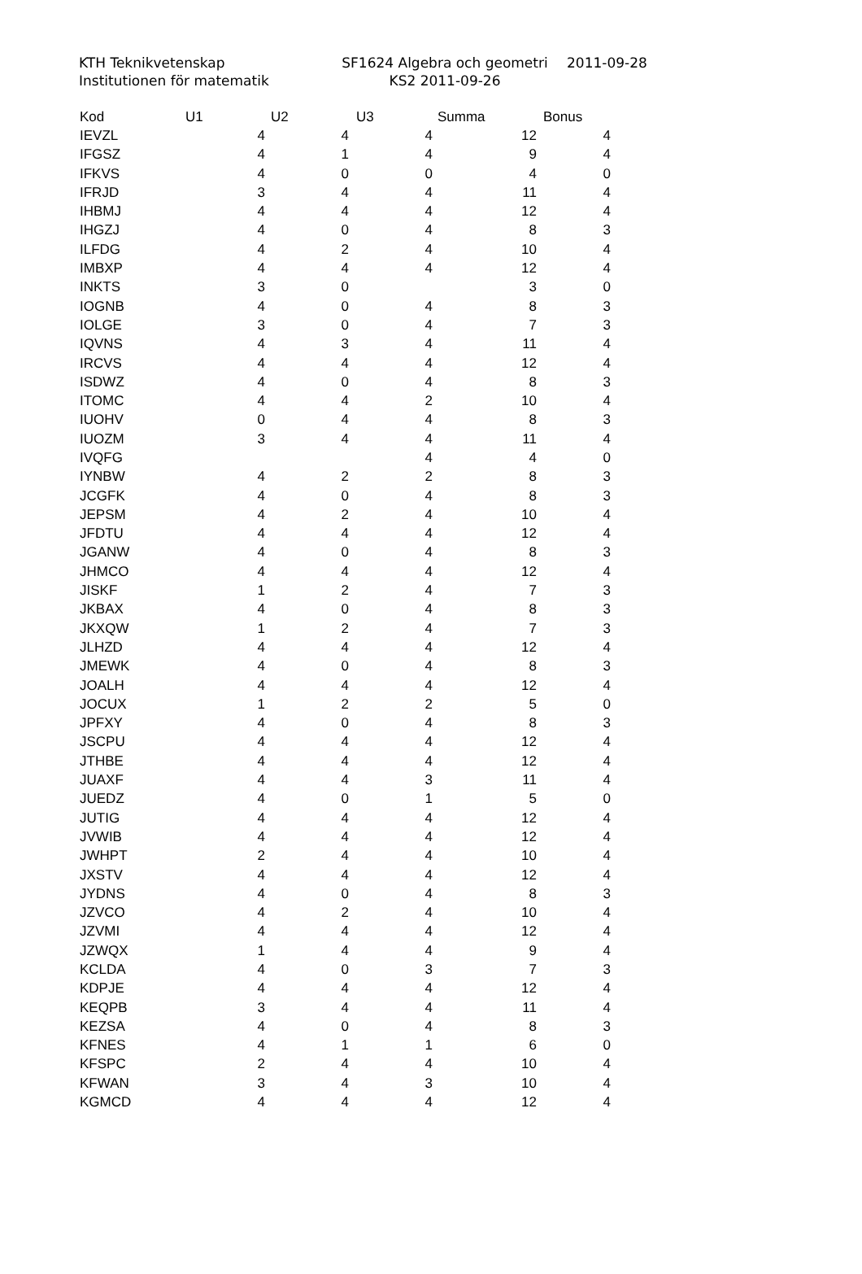KTH Teknikvetenskap
Institutionen för matematik
SF1624 Algebra och geometri
KS2 2011-09-26
2011-09-28
| Kod | U1 | U2 | U3 | Summa | Bonus |
| --- | --- | --- | --- | --- | --- |
| IEVZL | 4 | 4 | 4 | 12 | 4 |
| IFGSZ | 4 | 1 | 4 | 9 | 4 |
| IFKVS | 4 | 0 | 0 | 4 | 0 |
| IFRJD | 3 | 4 | 4 | 11 | 4 |
| IHBMJ | 4 | 4 | 4 | 12 | 4 |
| IHGZJ | 4 | 0 | 4 | 8 | 3 |
| ILFDG | 4 | 2 | 4 | 10 | 4 |
| IMBXP | 4 | 4 | 4 | 12 | 4 |
| INKTS | 3 | 0 | | 3 | 0 |
| IOGNB | 4 | 0 | 4 | 8 | 3 |
| IOLGE | 3 | 0 | 4 | 7 | 3 |
| IQVNS | 4 | 3 | 4 | 11 | 4 |
| IRCVS | 4 | 4 | 4 | 12 | 4 |
| ISDWZ | 4 | 0 | 4 | 8 | 3 |
| ITOMC | 4 | 4 | 2 | 10 | 4 |
| IUOHV | 0 | 4 | 4 | 8 | 3 |
| IUOZM | 3 | 4 | 4 | 11 | 4 |
| IVQFG | | | 4 | 4 | 0 |
| IYNBW | 4 | 2 | 2 | 8 | 3 |
| JCGFK | 4 | 0 | 4 | 8 | 3 |
| JEPSM | 4 | 2 | 4 | 10 | 4 |
| JFDTU | 4 | 4 | 4 | 12 | 4 |
| JGANW | 4 | 0 | 4 | 8 | 3 |
| JHMCO | 4 | 4 | 4 | 12 | 4 |
| JISKF | 1 | 2 | 4 | 7 | 3 |
| JKBAX | 4 | 0 | 4 | 8 | 3 |
| JKXQW | 1 | 2 | 4 | 7 | 3 |
| JLHZD | 4 | 4 | 4 | 12 | 4 |
| JMEWK | 4 | 0 | 4 | 8 | 3 |
| JOALH | 4 | 4 | 4 | 12 | 4 |
| JOCUX | 1 | 2 | 2 | 5 | 0 |
| JPFXY | 4 | 0 | 4 | 8 | 3 |
| JSCPU | 4 | 4 | 4 | 12 | 4 |
| JTHBE | 4 | 4 | 4 | 12 | 4 |
| JUAXF | 4 | 4 | 3 | 11 | 4 |
| JUEDZ | 4 | 0 | 1 | 5 | 0 |
| JUTIG | 4 | 4 | 4 | 12 | 4 |
| JVWIB | 4 | 4 | 4 | 12 | 4 |
| JWHPT | 2 | 4 | 4 | 10 | 4 |
| JXSTV | 4 | 4 | 4 | 12 | 4 |
| JYDNS | 4 | 0 | 4 | 8 | 3 |
| JZVCO | 4 | 2 | 4 | 10 | 4 |
| JZVMI | 4 | 4 | 4 | 12 | 4 |
| JZWQX | 1 | 4 | 4 | 9 | 4 |
| KCLDA | 4 | 0 | 3 | 7 | 3 |
| KDPJE | 4 | 4 | 4 | 12 | 4 |
| KEQPB | 3 | 4 | 4 | 11 | 4 |
| KEZSA | 4 | 0 | 4 | 8 | 3 |
| KFNES | 4 | 1 | 1 | 6 | 0 |
| KFSPC | 2 | 4 | 4 | 10 | 4 |
| KFWAN | 3 | 4 | 3 | 10 | 4 |
| KGMCD | 4 | 4 | 4 | 12 | 4 |